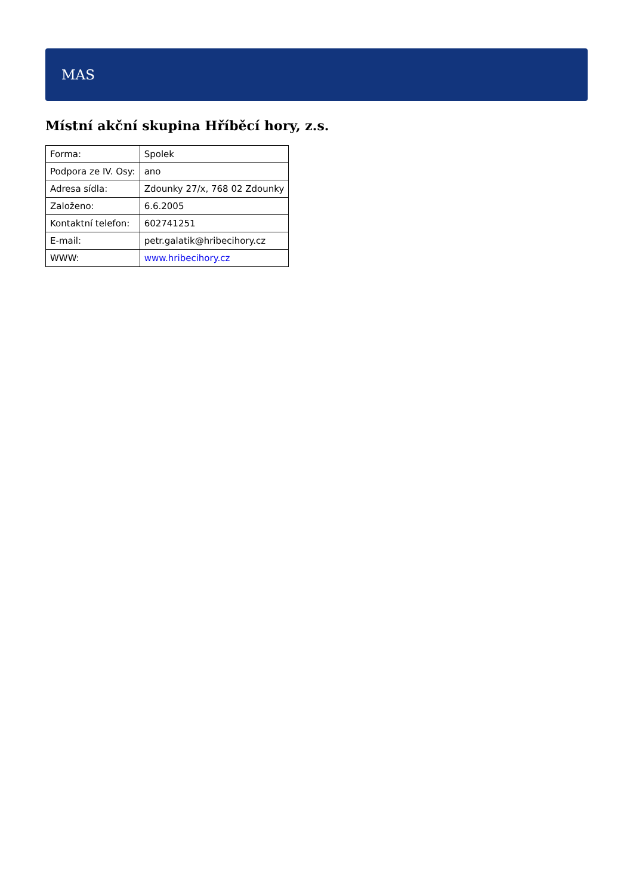MAS
Místní akční skupina Hříběcí hory, z.s.
| Forma: | Spolek |
| Podpora ze IV. Osy: | ano |
| Adresa sídla: | Zdounky 27/x, 768 02 Zdounky |
| Založeno: | 6.6.2005 |
| Kontaktní telefon: | 602741251 |
| E-mail: | petr.galatik@hribecihory.cz |
| WWW: | www.hribecihory.cz |